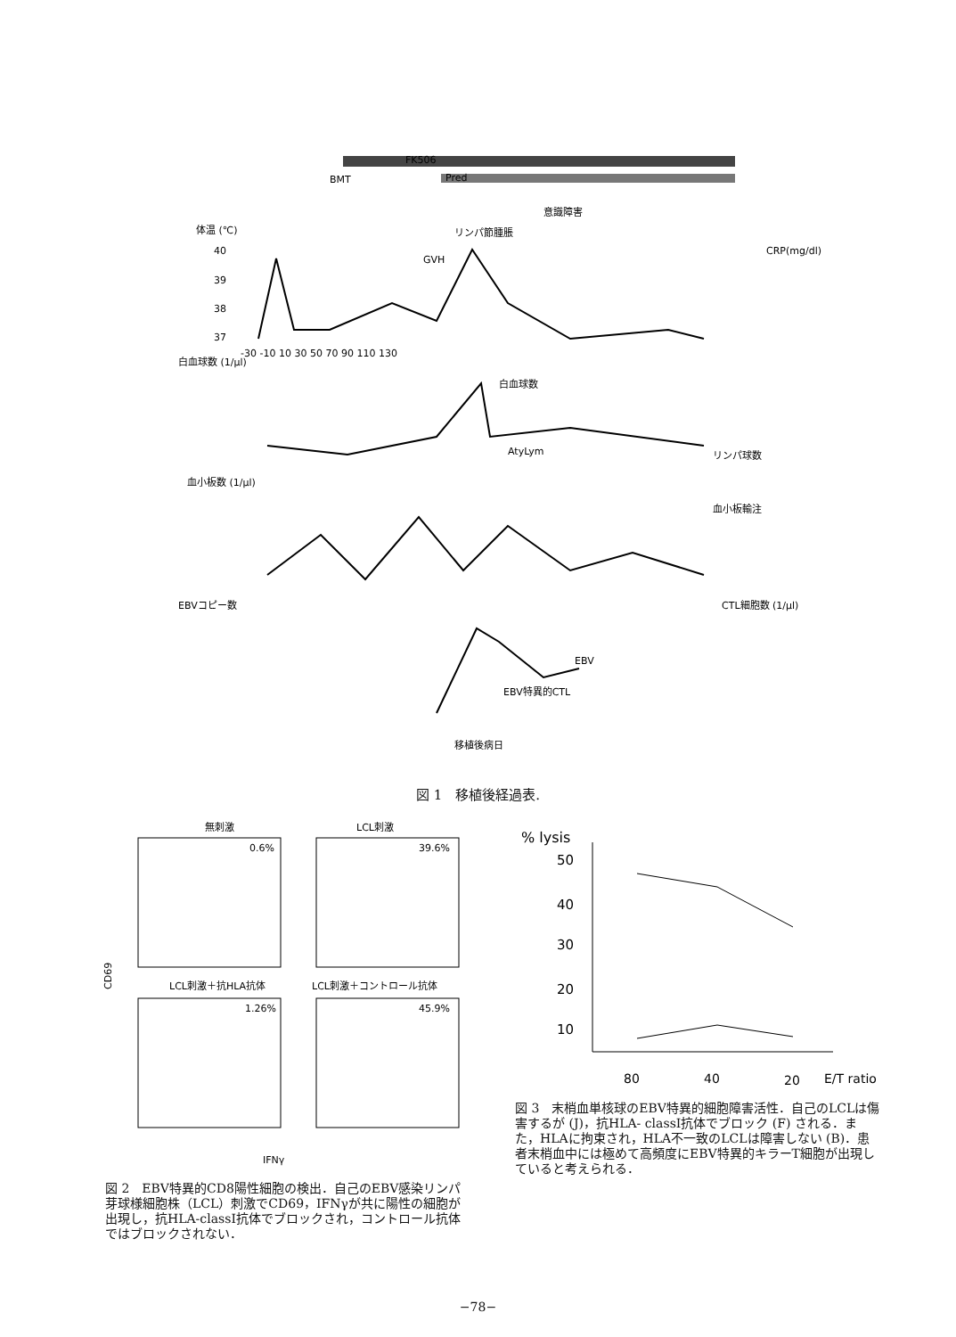FK506
Pred
BMT
意識障害
リンパ節腫脹
GVH
体温 (℃)
CRP(mg/dl)
40
39
38
37
-30 -10 10 30 50 70 90 110 130
白血球数 (1/μl)
白血球数
リンパ球数
AtyLym
血小板数 (1/μl)
血小板輸注
EBVコピー数
CTL細胞数 (1/μl)
EBV
EBV特異的CTL
移植後病日
図 1　移植後経過表.
無刺激
LCL刺激
0.6%
39.6%
LCL刺激＋抗HLA抗体
LCL刺激＋コントロール抗体
1.26%
45.9%
CD69
IFNγ
図 2　EBV特異的CD8陽性細胞の検出．自己のEBV感染リンパ芽球様細胞株（LCL）刺激でCD69，IFNγが共に陽性の細胞が出現し，抗HLA-classI抗体でブロックされ，コントロール抗体ではブロックされない．
% lysis
50
40
30
20
10
80
40
20
E/T ratio
図 3　末梢血単核球のEBV特異的細胞障害活性．自己のLCLは傷害するが (J)，抗HLA- classI抗体でブロック (F) される．また，HLAに拘束され，HLA不一致のLCLは障害しない (B)．患者末梢血中には極めて高頻度にEBV特異的キラーT細胞が出現していると考えられる．
−78−